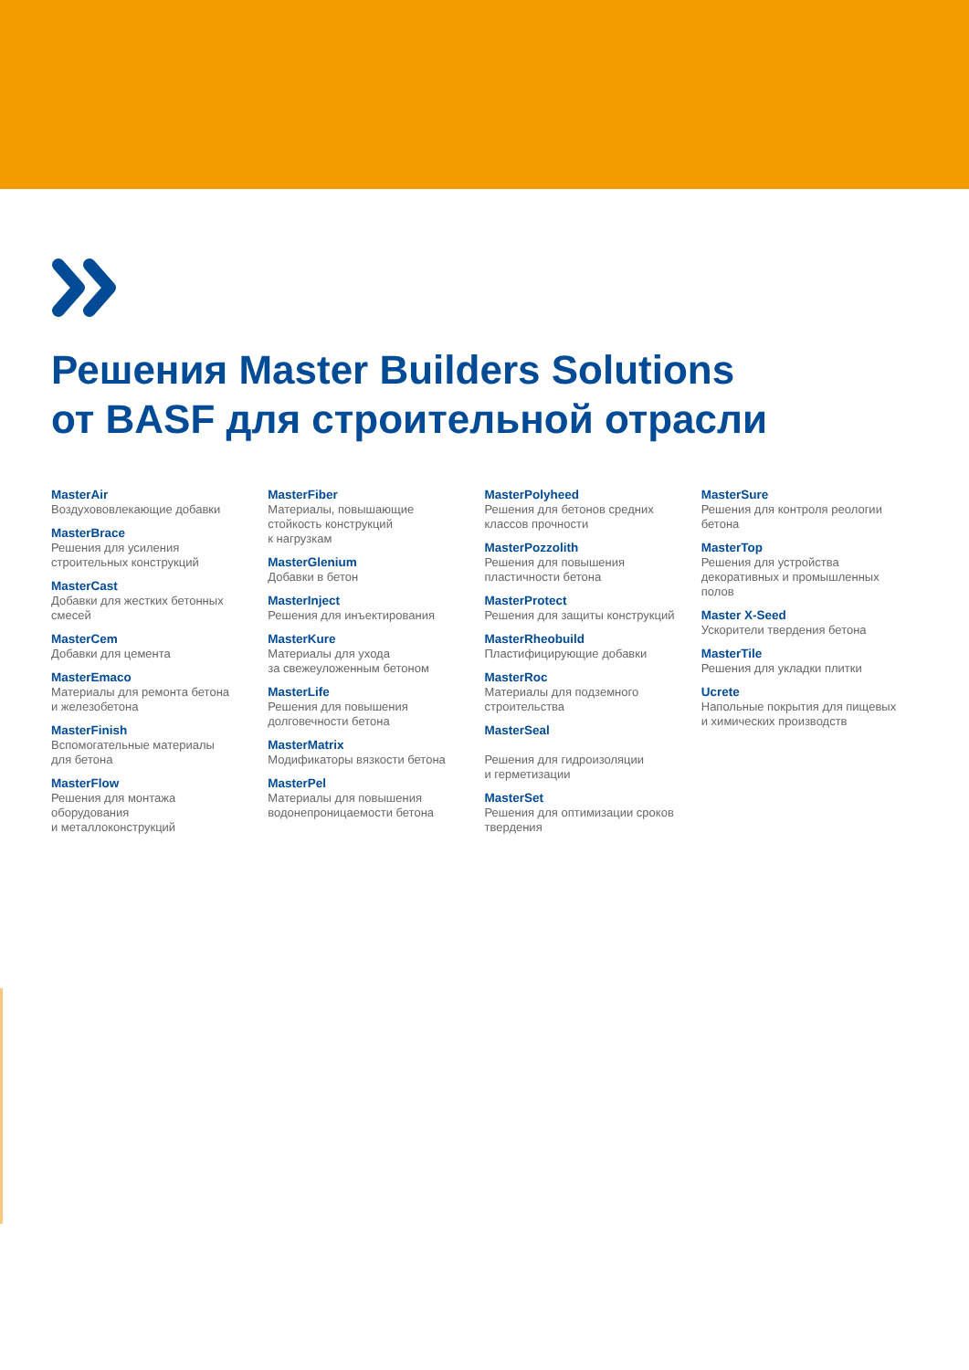Решения Master Builders Solutions
от BASF для строительной отрасли
MasterAir
Воздухововлекающие добавки
MasterBrace
Решения для усиления
строительных конструкций
MasterCast
Добавки для жестких бетонных
смесей
MasterCem
Добавки для цемента
MasterEmaco
Материалы для ремонта бетона
и железобетона
MasterFinish
Вспомогательные материалы
для бетона
MasterFlow
Решения для монтажа
оборудования
и металлоконструкций
MasterFiber
Материалы, повышающие
стойкость конструкций
к нагрузкам
MasterGlenium
Добавки в бетон
MasterInject
Решения для инъектирования
MasterKure
Материалы для ухода
за свежеуложенным бетоном
MasterLife
Решения для повышения
долговечности бетона
MasterMatrix
Модификаторы вязкости бетона
MasterPel
Материалы для повышения
водонепроницаемости бетона
MasterPolyheed
Решения для бетонов средних
классов прочности
MasterPozzolith
Решения для повышения
пластичности бетона
MasterProtect
Решения для защиты конструкций
MasterRheobuild
Пластифицирующие добавки
MasterRoc
Материалы для подземного
строительства
MasterSeal
Решения для гидроизоляции
и герметизации
MasterSet
Решения для оптимизации сроков
твердения
MasterSure
Решения для контроля реологии
бетона
MasterTop
Решения для устройства
декоративных и промышленных
полов
Master X-Seed
Ускорители твердения бетона
MasterTile
Решения для укладки плитки
Ucrete
Напольные покрытия для пищевых
и химических производств